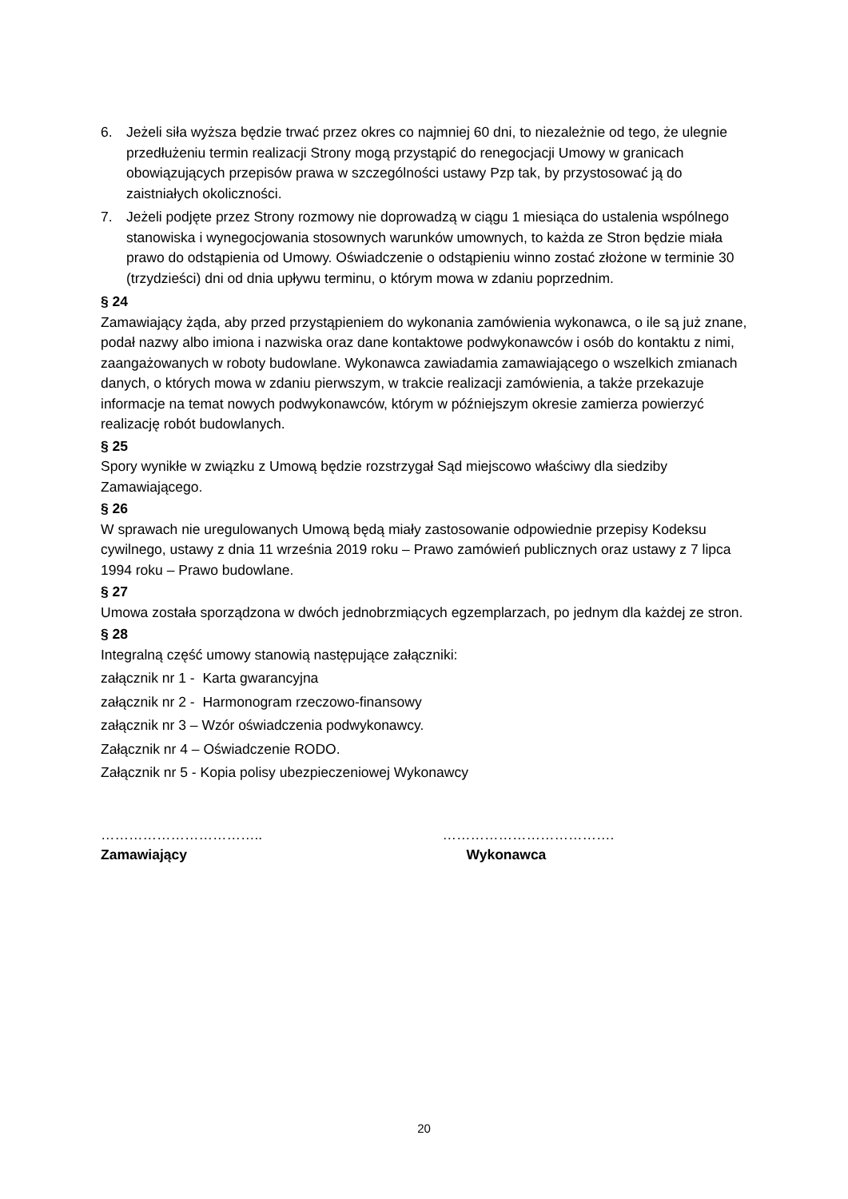6. Jeżeli siła wyższa będzie trwać przez okres co najmniej 60 dni, to niezależnie od tego, że ulegnie przedłużeniu termin realizacji Strony mogą przystąpić do renegocjacji Umowy w granicach obowiązujących przepisów prawa w szczególności ustawy Pzp tak, by przystosować ją do zaistniałych okoliczności.
7. Jeżeli podjęte przez Strony rozmowy nie doprowadzą w ciągu 1 miesiąca do ustalenia wspólnego stanowiska i wynegocjowania stosownych warunków umownych, to każda ze Stron będzie miała prawo do odstąpienia od Umowy. Oświadczenie o odstąpieniu winno zostać złożone w terminie 30 (trzydzieści) dni od dnia upływu terminu, o którym mowa w zdaniu poprzednim.
§ 24
Zamawiający żąda, aby przed przystąpieniem do wykonania zamówienia wykonawca, o ile są już znane, podał nazwy albo imiona i nazwiska oraz dane kontaktowe podwykonawców i osób do kontaktu z nimi, zaangażowanych w roboty budowlane. Wykonawca zawiadamia zamawiającego o wszelkich zmianach danych, o których mowa w zdaniu pierwszym, w trakcie realizacji zamówienia, a także przekazuje informacje na temat nowych podwykonawców, którym w późniejszym okresie zamierza powierzyć realizację robót budowlanych.
§ 25
Spory wynikłe w związku z Umową będzie rozstrzygał Sąd miejscowo właściwy dla siedziby Zamawiającego.
§ 26
W sprawach nie uregulowanych Umową będą miały zastosowanie odpowiednie przepisy Kodeksu cywilnego, ustawy z dnia 11 września 2019 roku – Prawo zamówień publicznych oraz ustawy z 7 lipca 1994 roku – Prawo budowlane.
§ 27
Umowa została sporządzona w dwóch jednobrzmiących egzemplarzach, po jednym dla każdej ze stron.
§ 28
Integralną część umowy stanowią następujące załączniki:
załącznik nr 1 - Karta gwarancyjna
załącznik nr 2 - Harmonogram rzeczowo-finansowy
załącznik nr 3 – Wzór oświadczenia podwykonawcy.
Załącznik nr 4 – Oświadczenie RODO.
Załącznik nr 5 - Kopia polisy ubezpieczeniowej Wykonawcy
……………………………..
Zamawiający
……………………………….
Wykonawca
20